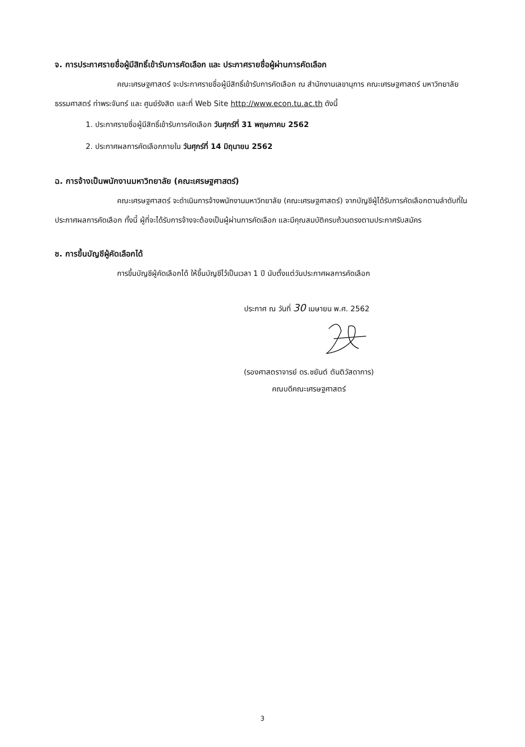จ. การประกาศรายชื่อผู้มีสิทธิ์เข้ารับการคัดเลือก และ ประกาศรายชื่อผู้ผ่านการคัดเลือก
คณะเศรษฐศาสตร์ จะประกาศรายชื่อผู้มีสิทธิ์เข้ารับการคัดเลือก ณ สำนักงานเลขานุการ คณะเศรษฐศาสตร์ มหาวิทยาลัยธรรมศาสตร์ ท่าพระจันทร์ และ ศูนย์รังสิต และที่ Web Site http://www.econ.tu.ac.th ดังนี้
1. ประกาศรายชื่อผู้มีสิทธิ์เข้ารับการคัดเลือก วันศุกร์ที่ 31 พฤษภาคม 2562
2. ประกาศผลการคัดเลือกภายใน วันศุกร์ที่ 14 มิถุนายน 2562
ฉ. การจ้างเป็นพนักงานมหาวิทยาลัย (คณะเศรษฐศาสตร์)
คณะเศรษฐศาสตร์ จะดำเนินการจ้างพนักงานมหาวิทยาลัย (คณะเศรษฐศาสตร์) จากบัญชีผู้ได้รับการคัดเลือกตามลำดับที่ในประกาศผลการคัดเลือก ทั้งนี้ ผู้ที่จะได้รับการจ้างจะต้องเป็นผู้ผ่านการคัดเลือก และมีคุณสมบัติครบถ้วนตรงตามประกาศรับสมัคร
ช. การขึ้นบัญชีผู้คัดเลือกได้
การขึ้นบัญชีผู้คัดเลือกได้ ให้ขึ้นบัญชีไว้เป็นเวลา 1 ปี นับตั้งแต่วันประกาศผลการคัดเลือก
ประกาศ ณ วันที่ 30 เมษายน พ.ศ. 2562
(รองศาสตราจารย์ ดร.ชยันต์ ตันติวัสดาการ)
คณบดีคณะเศรษฐศาสตร์
3